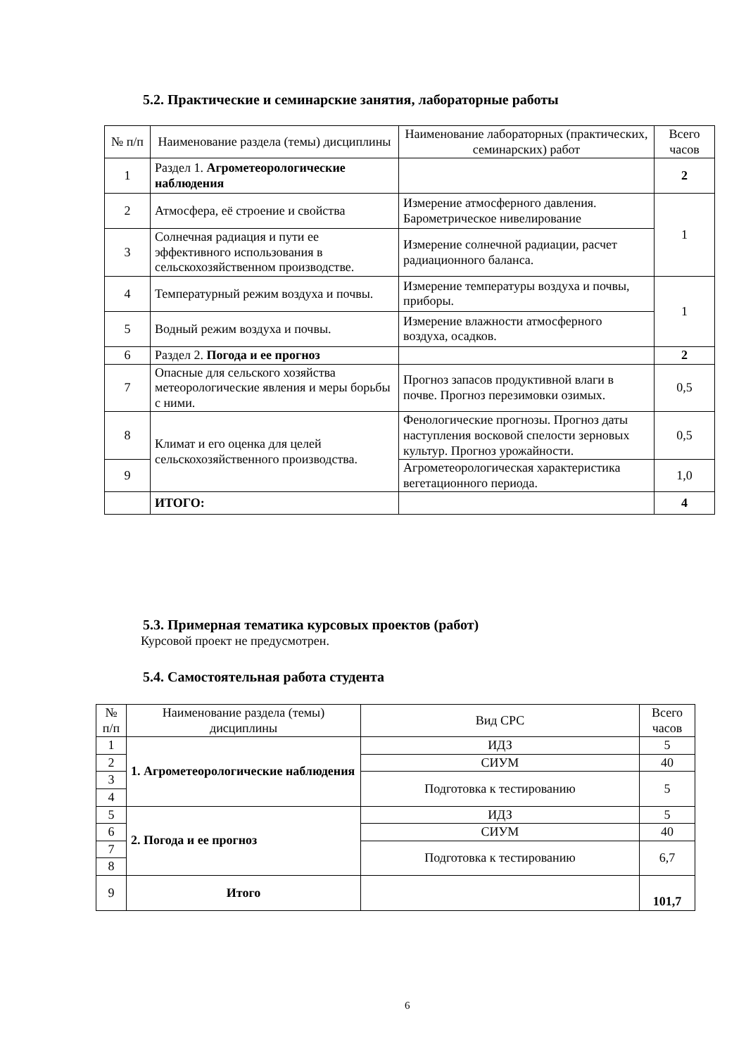5.2. Практические и семинарские занятия, лабораторные работы
| № п/п | Наименование раздела (темы) дисциплины | Наименование лабораторных (практических, семинарских) работ | Всего часов |
| --- | --- | --- | --- |
| 1 | Раздел 1. Агрометеорологические наблюдения | | 2 |
| 2 | Атмосфера, её строение и свойства | Измерение атмосферного давления. Барометрическое нивелирование | 1 |
| 3 | Солнечная радиация и пути ее эффективного использования в сельскохозяйственном производстве. | Измерение солнечной радиации, расчет радиационного баланса. | |
| 4 | Температурный режим воздуха и почвы. | Измерение температуры воздуха и почвы, приборы. | 1 |
| 5 | Водный режим воздуха и почвы. | Измерение влажности атмосферного воздуха, осадков. | |
| 6 | Раздел 2. Погода и ее прогноз | | 2 |
| 7 | Опасные для сельского хозяйства метеорологические явления и меры борьбы с ними. | Прогноз запасов продуктивной влаги в почве. Прогноз перезимовки озимых. | 0,5 |
| 8 | Климат и его оценка для целей сельскохозяйственного производства. | Фенологические прогнозы. Прогноз даты наступления восковой спелости зерновых культур. Прогноз урожайности. | 0,5 |
| 9 | | Агрометеорологическая характеристика вегетационного периода. | 1,0 |
| | ИТОГО: | | 4 |
5.3. Примерная тематика курсовых проектов (работ)
Курсовой проект не предусмотрен.
5.4. Самостоятельная работа студента
| № п/п | Наименование раздела (темы) дисциплины | Вид СРС | Всего часов |
| --- | --- | --- | --- |
| 1 | 1. Агрометеорологические наблюдения | ИДЗ | 5 |
| 2 | | СИУМ | 40 |
| 3 | | Подготовка к тестированию | 5 |
| 4 | | | |
| 5 | 2. Погода и ее прогноз | ИДЗ | 5 |
| 6 | | СИУМ | 40 |
| 7 | | Подготовка к тестированию | 6,7 |
| 8 | | | |
| 9 | Итого | | 101,7 |
6